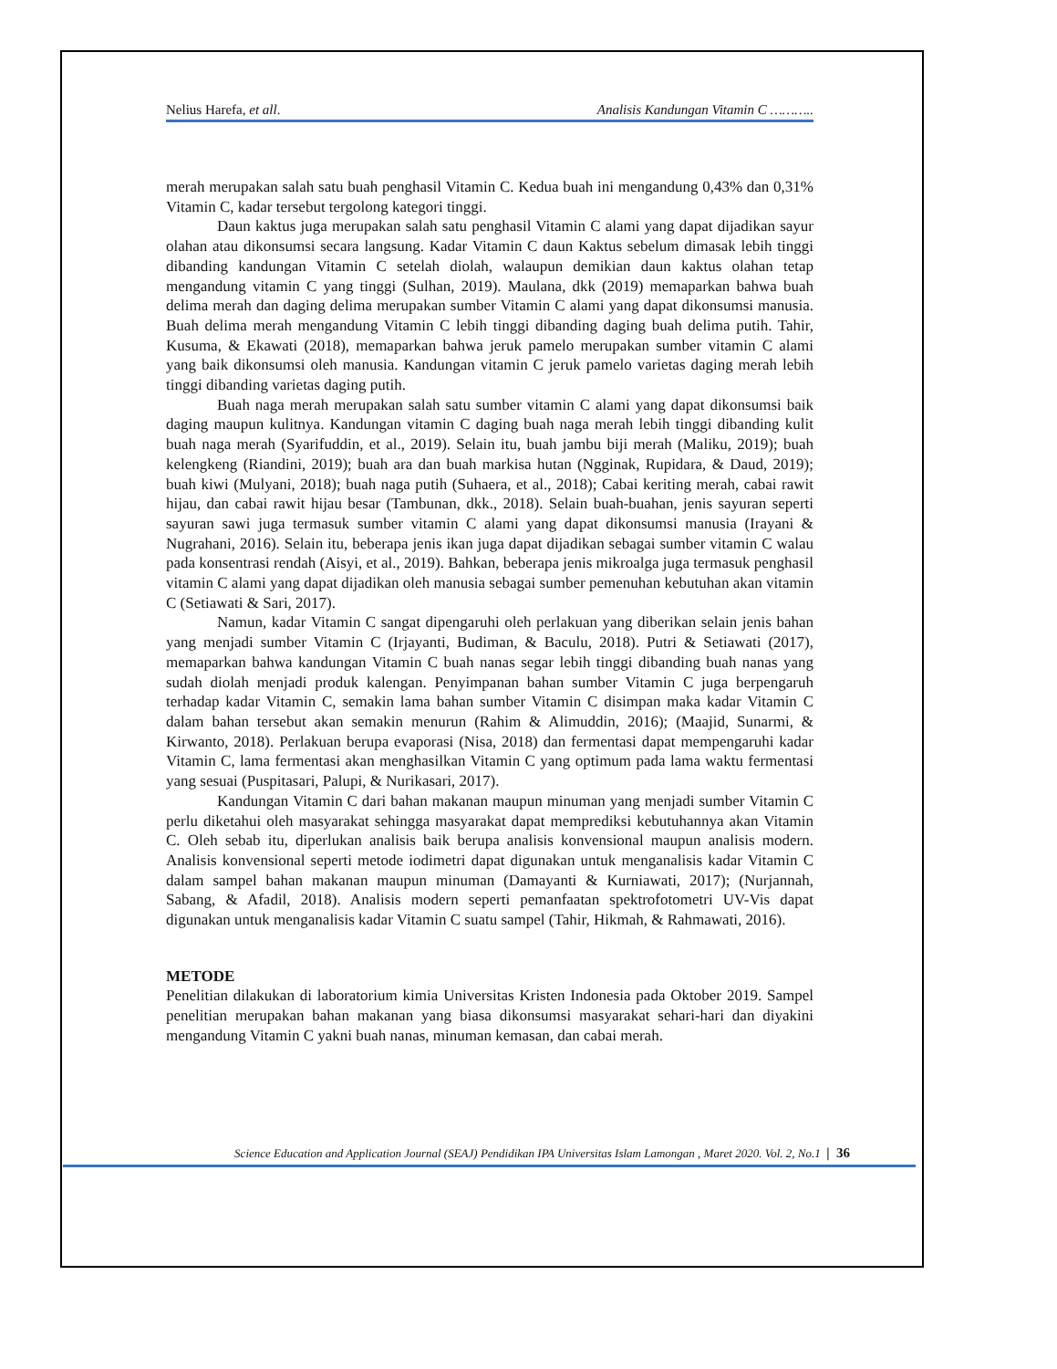Nelius Harefa, et all. Analisis Kandungan Vitamin C ………..
merah merupakan salah satu buah penghasil Vitamin C. Kedua buah ini mengandung 0,43% dan 0,31% Vitamin C, kadar tersebut tergolong kategori tinggi.
Daun kaktus juga merupakan salah satu penghasil Vitamin C alami yang dapat dijadikan sayur olahan atau dikonsumsi secara langsung. Kadar Vitamin C daun Kaktus sebelum dimasak lebih tinggi dibanding kandungan Vitamin C setelah diolah, walaupun demikian daun kaktus olahan tetap mengandung vitamin C yang tinggi (Sulhan, 2019). Maulana, dkk (2019) memaparkan bahwa buah delima merah dan daging delima merupakan sumber Vitamin C alami yang dapat dikonsumsi manusia. Buah delima merah mengandung Vitamin C lebih tinggi dibanding daging buah delima putih. Tahir, Kusuma, & Ekawati (2018), memaparkan bahwa jeruk pamelo merupakan sumber vitamin C alami yang baik dikonsumsi oleh manusia. Kandungan vitamin C jeruk pamelo varietas daging merah lebih tinggi dibanding varietas daging putih.
Buah naga merah merupakan salah satu sumber vitamin C alami yang dapat dikonsumsi baik daging maupun kulitnya. Kandungan vitamin C daging buah naga merah lebih tinggi dibanding kulit buah naga merah (Syarifuddin, et al., 2019). Selain itu, buah jambu biji merah (Maliku, 2019); buah kelengkeng (Riandini, 2019); buah ara dan buah markisa hutan (Ngginak, Rupidara, & Daud, 2019); buah kiwi (Mulyani, 2018); buah naga putih (Suhaera, et al., 2018); Cabai keriting merah, cabai rawit hijau, dan cabai rawit hijau besar (Tambunan, dkk., 2018). Selain buah-buahan, jenis sayuran seperti sayuran sawi juga termasuk sumber vitamin C alami yang dapat dikonsumsi manusia (Irayani & Nugrahani, 2016). Selain itu, beberapa jenis ikan juga dapat dijadikan sebagai sumber vitamin C walau pada konsentrasi rendah (Aisyi, et al., 2019). Bahkan, beberapa jenis mikroalga juga termasuk penghasil vitamin C alami yang dapat dijadikan oleh manusia sebagai sumber pemenuhan kebutuhan akan vitamin C (Setiawati & Sari, 2017).
Namun, kadar Vitamin C sangat dipengaruhi oleh perlakuan yang diberikan selain jenis bahan yang menjadi sumber Vitamin C (Irjayanti, Budiman, & Baculu, 2018). Putri & Setiawati (2017), memaparkan bahwa kandungan Vitamin C buah nanas segar lebih tinggi dibanding buah nanas yang sudah diolah menjadi produk kalengan. Penyimpanan bahan sumber Vitamin C juga berpengaruh terhadap kadar Vitamin C, semakin lama bahan sumber Vitamin C disimpan maka kadar Vitamin C dalam bahan tersebut akan semakin menurun (Rahim & Alimuddin, 2016); (Maajid, Sunarmi, & Kirwanto, 2018). Perlakuan berupa evaporasi (Nisa, 2018) dan fermentasi dapat mempengaruhi kadar Vitamin C, lama fermentasi akan menghasilkan Vitamin C yang optimum pada lama waktu fermentasi yang sesuai (Puspitasari, Palupi, & Nurikasari, 2017).
Kandungan Vitamin C dari bahan makanan maupun minuman yang menjadi sumber Vitamin C perlu diketahui oleh masyarakat sehingga masyarakat dapat memprediksi kebutuhannya akan Vitamin C. Oleh sebab itu, diperlukan analisis baik berupa analisis konvensional maupun analisis modern. Analisis konvensional seperti metode iodimetri dapat digunakan untuk menganalisis kadar Vitamin C dalam sampel bahan makanan maupun minuman (Damayanti & Kurniawati, 2017); (Nurjannah, Sabang, & Afadil, 2018). Analisis modern seperti pemanfaatan spektrofotometri UV-Vis dapat digunakan untuk menganalisis kadar Vitamin C suatu sampel (Tahir, Hikmah, & Rahmawati, 2016).
METODE
Penelitian dilakukan di laboratorium kimia Universitas Kristen Indonesia pada Oktober 2019. Sampel penelitian merupakan bahan makanan yang biasa dikonsumsi masyarakat sehari-hari dan diyakini mengandung Vitamin C yakni buah nanas, minuman kemasan, dan cabai merah.
Science Education and Application Journal (SEAJ) Pendidikan IPA Universitas Islam Lamongan , Maret 2020. Vol. 2, No.1 | 36